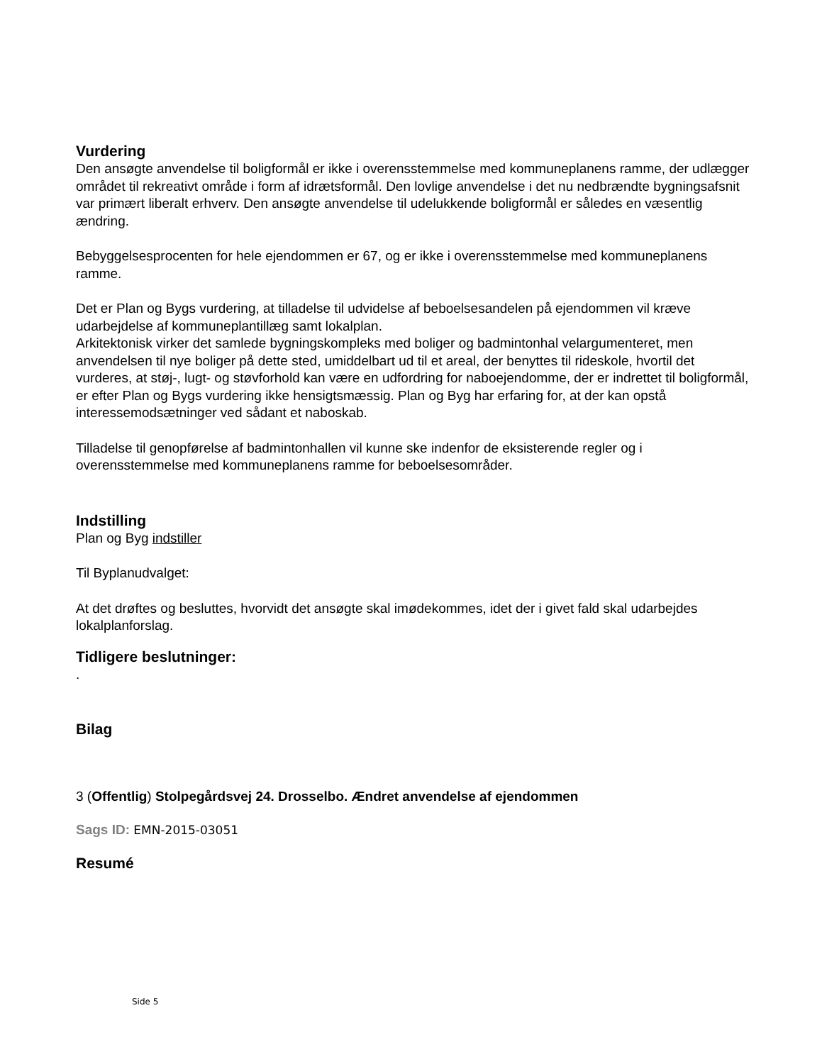Vurdering
Den ansøgte anvendelse til boligformål er ikke i overensstemmelse med kommuneplanens ramme, der udlægger området til rekreativt område i form af idrætsformål. Den lovlige anvendelse i det nu nedbrændte bygningsafsnit var primært liberalt erhverv. Den ansøgte anvendelse til udelukkende boligformål er således en væsentlig ændring.
Bebyggelsesprocenten for hele ejendommen er 67, og er ikke i overensstemmelse med kommuneplanens ramme.
Det er Plan og Bygs vurdering, at tilladelse til udvidelse af beboelsesandelen på ejendommen vil kræve udarbejdelse af kommuneplantillæg samt lokalplan.
Arkitektonisk virker det samlede bygningskompleks med boliger og badmintonhal velargumenteret, men anvendelsen til nye boliger på dette sted, umiddelbart ud til et areal, der benyttes til rideskole, hvortil det vurderes, at støj-, lugt- og støvforhold kan være en udfordring for naboejendomme, der er indrettet til boligformål, er efter Plan og Bygs vurdering ikke hensigtsmæssig. Plan og Byg har erfaring for, at der kan opstå interessemodsætninger ved sådant et naboskab.
Tilladelse til genopførelse af badmintonhallen vil kunne ske indenfor de eksisterende regler og i overensstemmelse med kommuneplanens ramme for beboelsesområder.
Indstilling
Plan og Byg indstiller
Til Byplanudvalget:
At det drøftes og besluttes, hvorvidt det ansøgte skal imødekommes, idet der i givet fald skal udarbejdes lokalplanforslag.
Tidligere beslutninger:
.
Bilag
3 (Offentlig) Stolpegårdsvej 24. Drosselbo. Ændret anvendelse af ejendommen
Sags ID: EMN-2015-03051
Resumé
Side 5